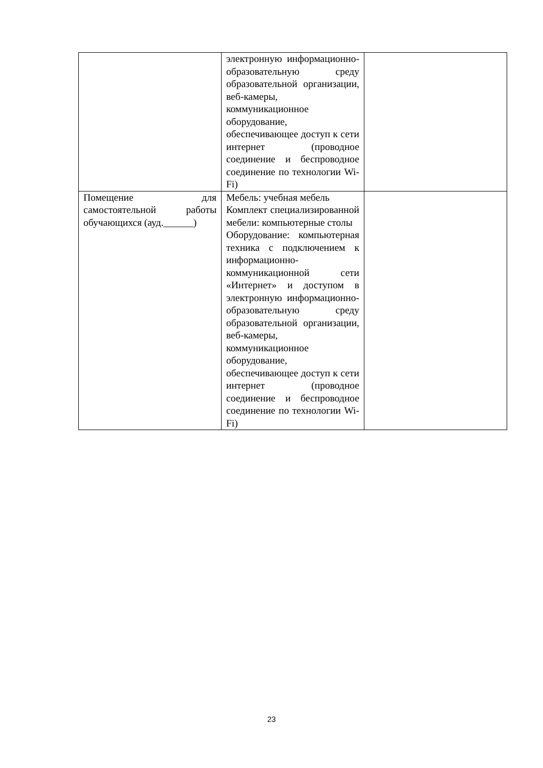| | электронную информационно-образовательную среду образовательной организации, веб-камеры, коммуникационное оборудование, обеспечивающее доступ к сети интернет (проводное соединение и беспроводное соединение по технологии Wi-Fi) | |
| Помещение для самостоятельной работы обучающихся (ауд.______) | Мебель: учебная мебель Комплект специализированной мебели: компьютерные столы Оборудование: компьютерная техника с подключением к информационно-коммуникационной сети «Интернет» и доступом в электронную информационно-образовательную среду образовательной организации, веб-камеры, коммуникационное оборудование, обеспечивающее доступ к сети интернет (проводное соединение и беспроводное соединение по технологии Wi-Fi) | |
23